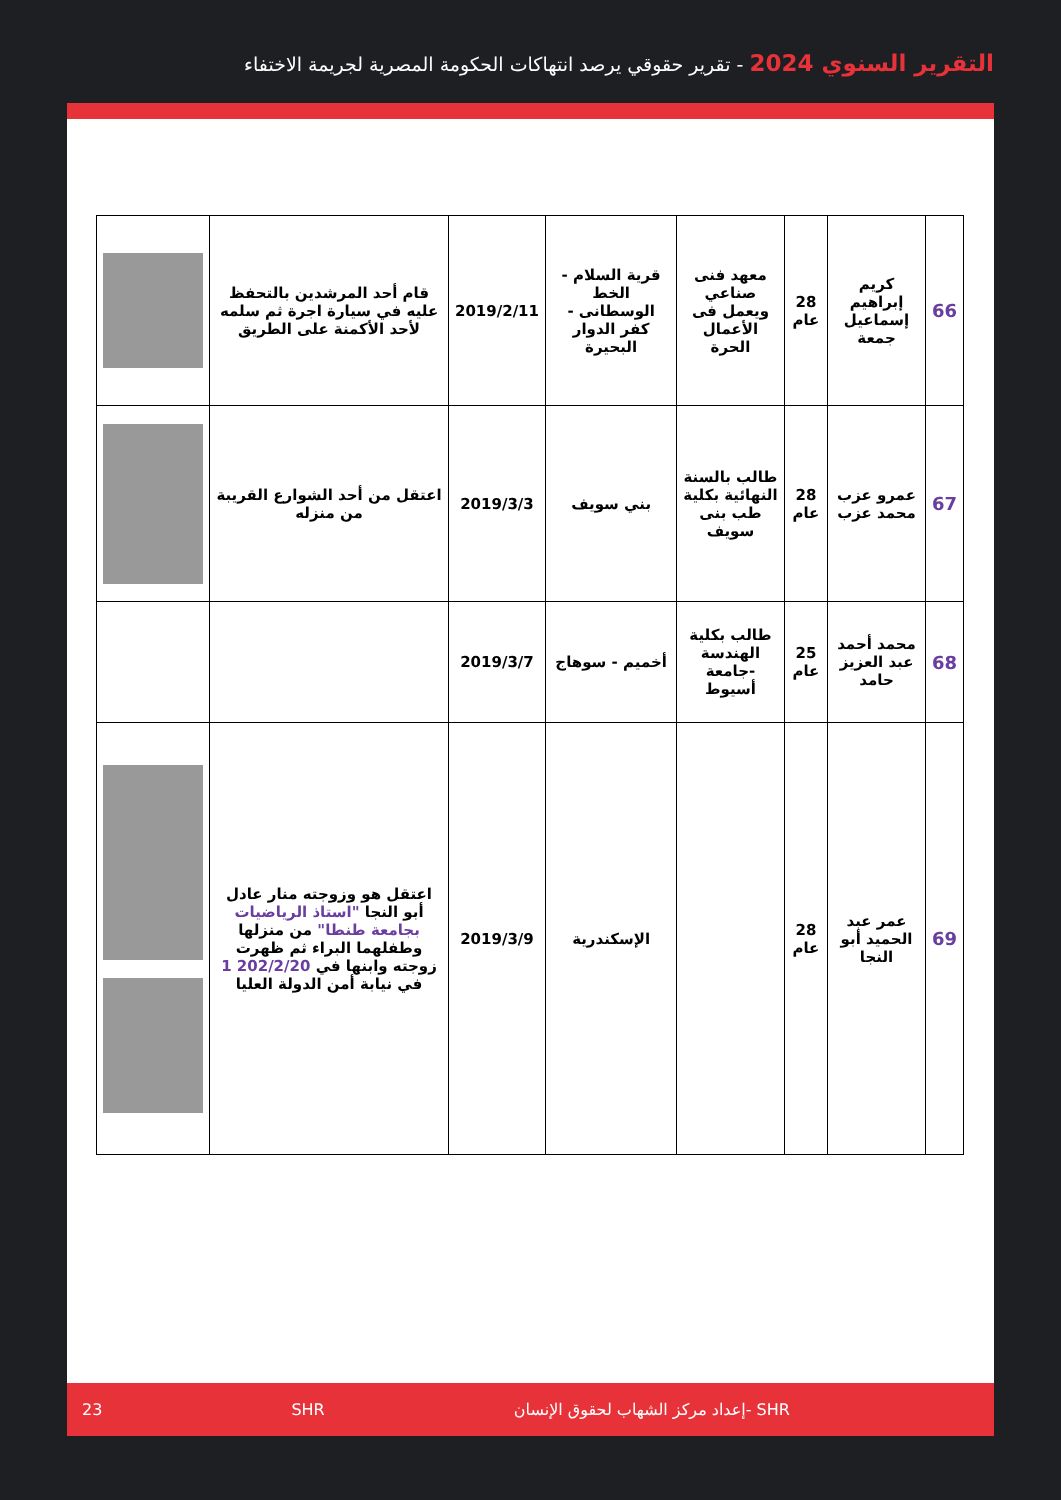التقرير السنوي 2024 - تقرير حقوقي يرصد انتهاكات الحكومة المصرية لجريمة الاختفاء
| 66 | كريم إبراهيم إسماعيل جمعة | 28 عام | معهد فنى صناعي ويعمل فى الأعمال الحرة | قرية السلام - الخط الوسطانى - كفر الدوار البحيرة | 2019/2/11 | قام أحد المرشدين بالتحفظ عليه في سيارة اجرة ثم سلمه لأحد الأكمنة على الطريق | |
| 67 | عمرو عزب محمد عزب | 28 عام | طالب بالسنة النهائية بكلية طب بنى سويف | بني سويف | 2019/3/3 | اعتقل من أحد الشوارع القريبة من منزله | |
| 68 | محمد أحمد عبد العزيز حامد | 25 عام | طالب بكلية الهندسة -جامعة أسيوط | أخميم - سوهاج | 2019/3/7 | | |
| 69 | عمر عبد الحميد أبو النجا | 28 عام | | الإسكندرية | 2019/3/9 | اعتقل هو وزوجته منار عادل أبو النجا "استاذ الرياضيات بجامعة طنطا" من منزلها وطفلهما البراء ثم ظهرت زوجته وابنها في 202/2/20 1 في نيابة أمن الدولة العليا | |
23 SHR إعداد مركز الشهاب لحقوق الإنسان- SHR